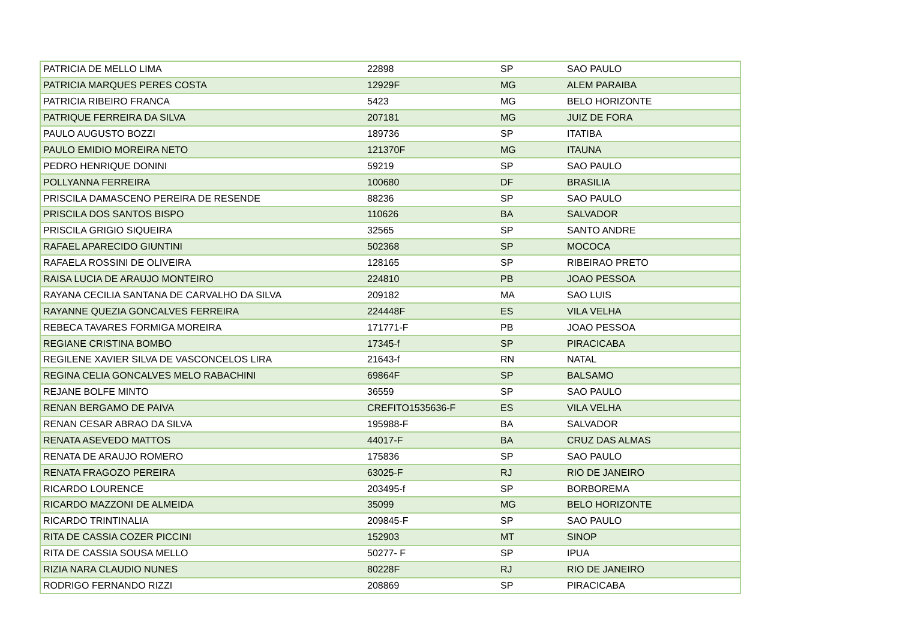| PATRICIA DE MELLO LIMA | 22898 | SP | SAO PAULO |
| PATRICIA MARQUES PERES COSTA | 12929F | MG | ALEM PARAIBA |
| PATRICIA RIBEIRO FRANCA | 5423 | MG | BELO HORIZONTE |
| PATRIQUE FERREIRA DA SILVA | 207181 | MG | JUIZ DE FORA |
| PAULO AUGUSTO BOZZI | 189736 | SP | ITATIBA |
| PAULO EMIDIO MOREIRA NETO | 121370F | MG | ITAUNA |
| PEDRO HENRIQUE DONINI | 59219 | SP | SAO PAULO |
| POLLYANNA FERREIRA | 100680 | DF | BRASILIA |
| PRISCILA DAMASCENO PEREIRA DE RESENDE | 88236 | SP | SAO PAULO |
| PRISCILA DOS SANTOS BISPO | 110626 | BA | SALVADOR |
| PRISCILA GRIGIO SIQUEIRA | 32565 | SP | SANTO ANDRE |
| RAFAEL APARECIDO GIUNTINI | 502368 | SP | MOCOCA |
| RAFAELA ROSSINI DE OLIVEIRA | 128165 | SP | RIBEIRAO PRETO |
| RAISA LUCIA DE ARAUJO MONTEIRO | 224810 | PB | JOAO PESSOA |
| RAYANA CECILIA SANTANA DE CARVALHO DA SILVA | 209182 | MA | SAO LUIS |
| RAYANNE QUEZIA GONCALVES FERREIRA | 224448F | ES | VILA VELHA |
| REBECA TAVARES FORMIGA MOREIRA | 171771-F | PB | JOAO PESSOA |
| REGIANE CRISTINA BOMBO | 17345-f | SP | PIRACICABA |
| REGILENE XAVIER SILVA DE VASCONCELOS LIRA | 21643-f | RN | NATAL |
| REGINA CELIA GONCALVES MELO RABACHINI | 69864F | SP | BALSAMO |
| REJANE BOLFE MINTO | 36559 | SP | SAO PAULO |
| RENAN BERGAMO DE PAIVA | CREFITO1535636-F | ES | VILA VELHA |
| RENAN CESAR ABRAO DA SILVA | 195988-F | BA | SALVADOR |
| RENATA ASEVEDO MATTOS | 44017-F | BA | CRUZ DAS ALMAS |
| RENATA DE ARAUJO ROMERO | 175836 | SP | SAO PAULO |
| RENATA FRAGOZO PEREIRA | 63025-F | RJ | RIO DE JANEIRO |
| RICARDO LOURENCE | 203495-f | SP | BORBOREMA |
| RICARDO MAZZONI DE ALMEIDA | 35099 | MG | BELO HORIZONTE |
| RICARDO TRINTINALIA | 209845-F | SP | SAO PAULO |
| RITA DE CASSIA COZER PICCINI | 152903 | MT | SINOP |
| RITA DE CASSIA SOUSA MELLO | 50277- F | SP | IPUA |
| RIZIA NARA CLAUDIO NUNES | 80228F | RJ | RIO DE JANEIRO |
| RODRIGO FERNANDO RIZZI | 208869 | SP | PIRACICABA |